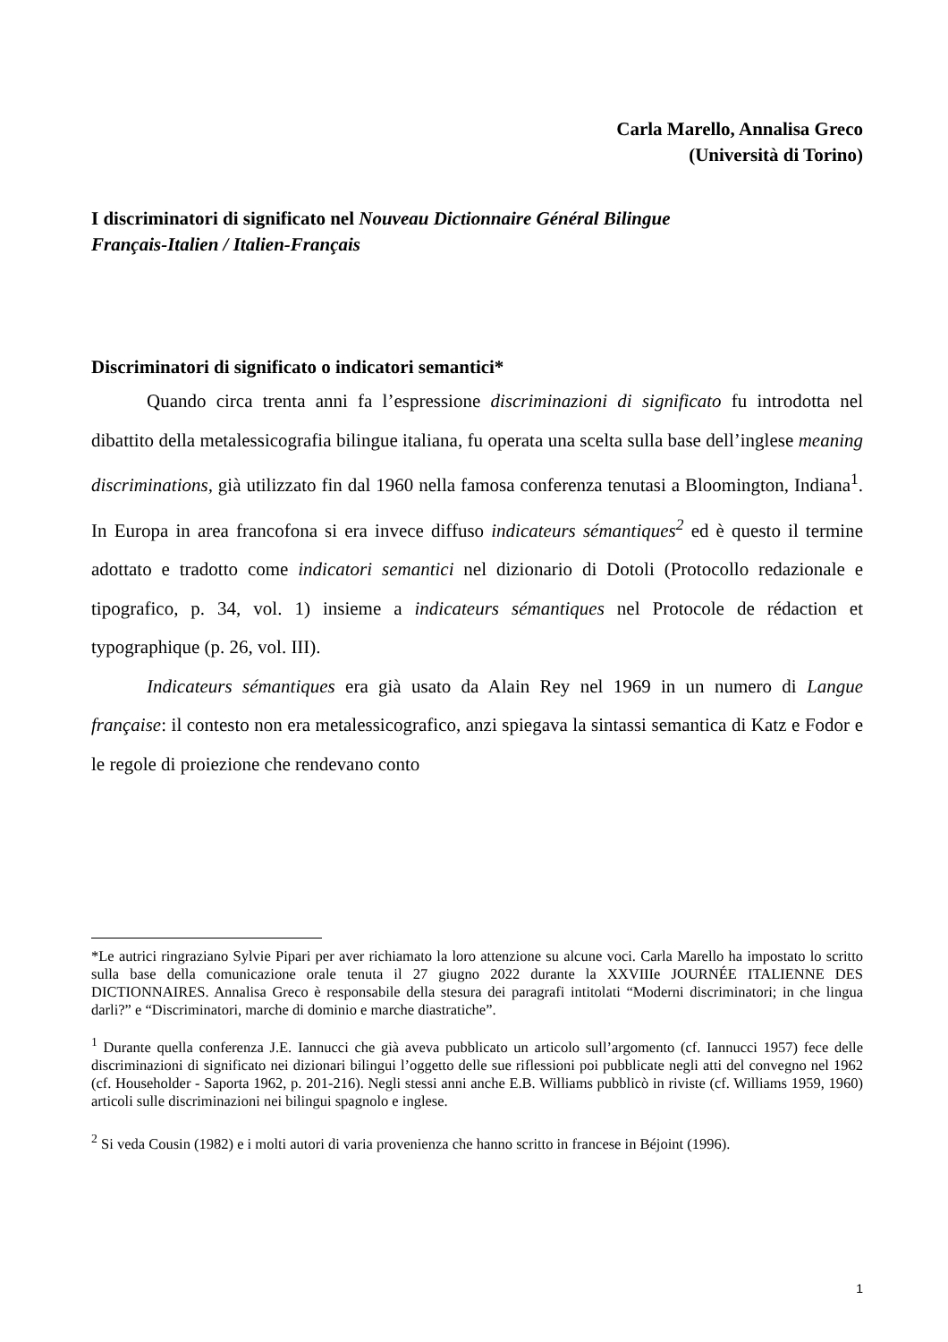Carla Marello, Annalisa Greco
(Università di Torino)
I discriminatori di significato nel Nouveau Dictionnaire Général Bilingue
Français-Italien / Italien-Français
Discriminatori di significato o indicatori semantici*
Quando circa trenta anni fa l’espressione discriminazioni di significato fu introdotta nel dibattito della metalessicografia bilingue italiana, fu operata una scelta sulla base dell’inglese meaning discriminations, già utilizzato fin dal 1960 nella famosa conferenza tenutasi a Bloomington, Indiana<sup>1</sup>. In Europa in area francofona si era invece diffuso indicateurs sémantiques<sup>2</sup> ed è questo il termine adottato e tradotto come indicatori semantici nel dizionario di Dotoli (Protocollo redazionale e tipografico, p. 34, vol. 1) insieme a indicateurs sémantiques nel Protocole de rédaction et typographique (p. 26, vol. III).
Indicateurs sémantiques era già usato da Alain Rey nel 1969 in un numero di Langue française: il contesto non era metalessicografico, anzi spiegava la sintassi semantica di Katz e Fodor e le regole di proiezione che rendevano conto
*Le autrici ringraziano Sylvie Pipari per aver richiamato la loro attenzione su alcune voci. Carla Marello ha impostato lo scritto sulla base della comunicazione orale tenuta il 27 giugno 2022 durante la XXVIIIe JOURNÉE ITALIENNE DES DICTIONNAIRES. Annalisa Greco è responsabile della stesura dei paragrafi intitolati “Moderni discriminatori; in che lingua darli?” e “Discriminatori, marche di dominio e marche diastratiche”.
<sup>1</sup> Durante quella conferenza J.E. Iannucci che già aveva pubblicato un articolo sull’argomento (cf. Iannucci 1957) fece delle discriminazioni di significato nei dizionari bilingui l’oggetto delle sue riflessioni poi pubblicate negli atti del convegno nel 1962 (cf. Householder - Saporta 1962, p. 201-216). Negli stessi anni anche E.B. Williams pubblicò in riviste (cf. Williams 1959, 1960) articoli sulle discriminazioni nei bilingui spagnolo e inglese.
<sup>2</sup> Si veda Cousin (1982) e i molti autori di varia provenienza che hanno scritto in francese in Béjoint (1996).
1